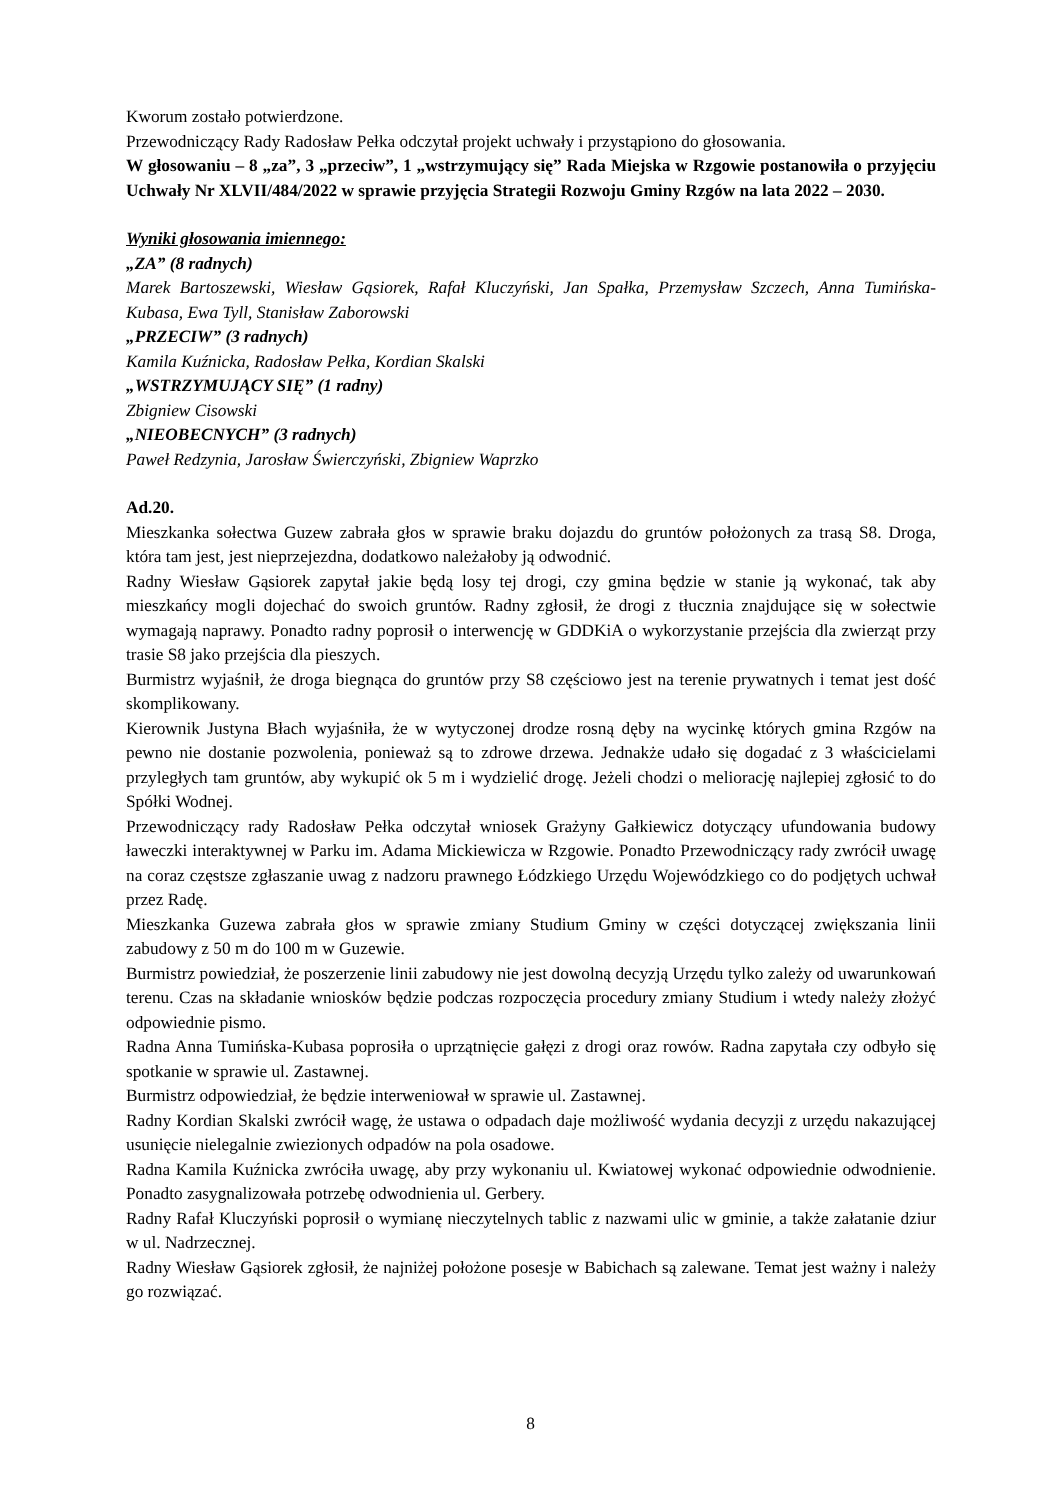Kworum zostało potwierdzone.
Przewodniczący Rady Radosław Pełka odczytał projekt uchwały i przystąpiono do głosowania.
W głosowaniu – 8 „za”, 3 „przeciw”, 1 „wstrzymujący się” Rada Miejska w Rzgowie postanowiła o przyjęciu Uchwały Nr XLVII/484/2022 w sprawie przyjęcia Strategii Rozwoju Gminy Rzgów na lata 2022 – 2030.
Wyniki głosowania imiennego:
„ZA” (8 radnych)
Marek Bartoszewski, Wiesław Gąsiorek, Rafał Kluczyński, Jan Spałka, Przemysław Szczech, Anna Tumińska-Kubasa, Ewa Tyll, Stanisław Zaborowski
„PRZECIW” (3 radnych)
Kamila Kuźnicka, Radosław Pełka, Kordian Skalski
„WSTRZYMUJĄCY SIĘ” (1 radny)
Zbigniew Cisowski
„NIEOBECNYCH” (3 radnych)
Paweł Redzynia, Jarosław Świerczyński, Zbigniew Waprzko
Ad.20.
Mieszkanka sołectwa Guzew zabrała głos w sprawie braku dojazdu do gruntów położonych za trasą S8. Droga, która tam jest, jest nieprzejezdna, dodatkowo należałoby ją odwodnić.
Radny Wiesław Gąsiorek zapytał jakie będą losy tej drogi, czy gmina będzie w stanie ją wykonać, tak aby mieszkańcy mogli dojechać do swoich gruntów. Radny zgłosił, że drogi z tłucznia znajdujące się w sołectwie wymagają naprawy. Ponadto radny poprosił o interwencję w GDDKiA o wykorzystanie przejścia dla zwierząt przy trasie S8 jako przejścia dla pieszych.
Burmistrz wyjaśnił, że droga biegnąca do gruntów przy S8 częściowo jest na terenie prywatnych i temat jest dość skomplikowany.
Kierownik Justyna Błach wyjaśniła, że w wytyczonej drodze rosną dęby na wycinkę których gmina Rzgów na pewno nie dostanie pozwolenia, ponieważ są to zdrowe drzewa. Jednakże udało się dogadać z 3 właścicielami przyległych tam gruntów, aby wykupić ok 5 m i wydzielić drogę. Jeżeli chodzi o meliorację najlepiej zgłosić to do Spółki Wodnej.
Przewodniczący rady Radosław Pełka odczytał wniosek Grażyny Gałkiewicz dotyczący ufundowania budowy ławeczki interaktywnej w Parku im. Adama Mickiewicza w Rzgowie. Ponadto Przewodniczący rady zwrócił uwagę na coraz częstsze zgłaszanie uwag z nadzoru prawnego Łódzkiego Urzędu Wojewódzkiego co do podjętych uchwał przez Radę.
Mieszkanka Guzewa zabrała głos w sprawie zmiany Studium Gminy w części dotyczącej zwiększania linii zabudowy z 50 m do 100 m w Guzewie.
Burmistrz powiedział, że poszerzenie linii zabudowy nie jest dowolną decyzją Urzędu tylko zależy od uwarunkowań terenu. Czas na składanie wniosków będzie podczas rozpoczęcia procedury zmiany Studium i wtedy należy złożyć odpowiednie pismo.
Radna Anna Tumińska-Kubasa poprosiła o uprzątnięcie gałęzi z drogi oraz rowów. Radna zapytała czy odbyło się spotkanie w sprawie ul. Zastawnej.
Burmistrz odpowiedział, że będzie interweniował w sprawie ul. Zastawnej.
Radny Kordian Skalski zwrócił wagę, że ustawa o odpadach daje możliwość wydania decyzji z urzędu nakazującej usunięcie nielegalnie zwiezionych odpadów na pola osadowe.
Radna Kamila Kuźnicka zwróciła uwagę, aby przy wykonaniu ul. Kwiatowej wykonać odpowiednie odwodnienie. Ponadto zasygnalizowała potrzebę odwodnienia ul. Gerbery.
Radny Rafał Kluczyński poprosił o wymianę nieczytelnych tablic z nazwami ulic w gminie, a także załatanie dziur w ul. Nadrzecznej.
Radny Wiesław Gąsiorek zgłosił, że najniżej położone posesje w Babichach są zalewane. Temat jest ważny i należy go rozwiązać.
8